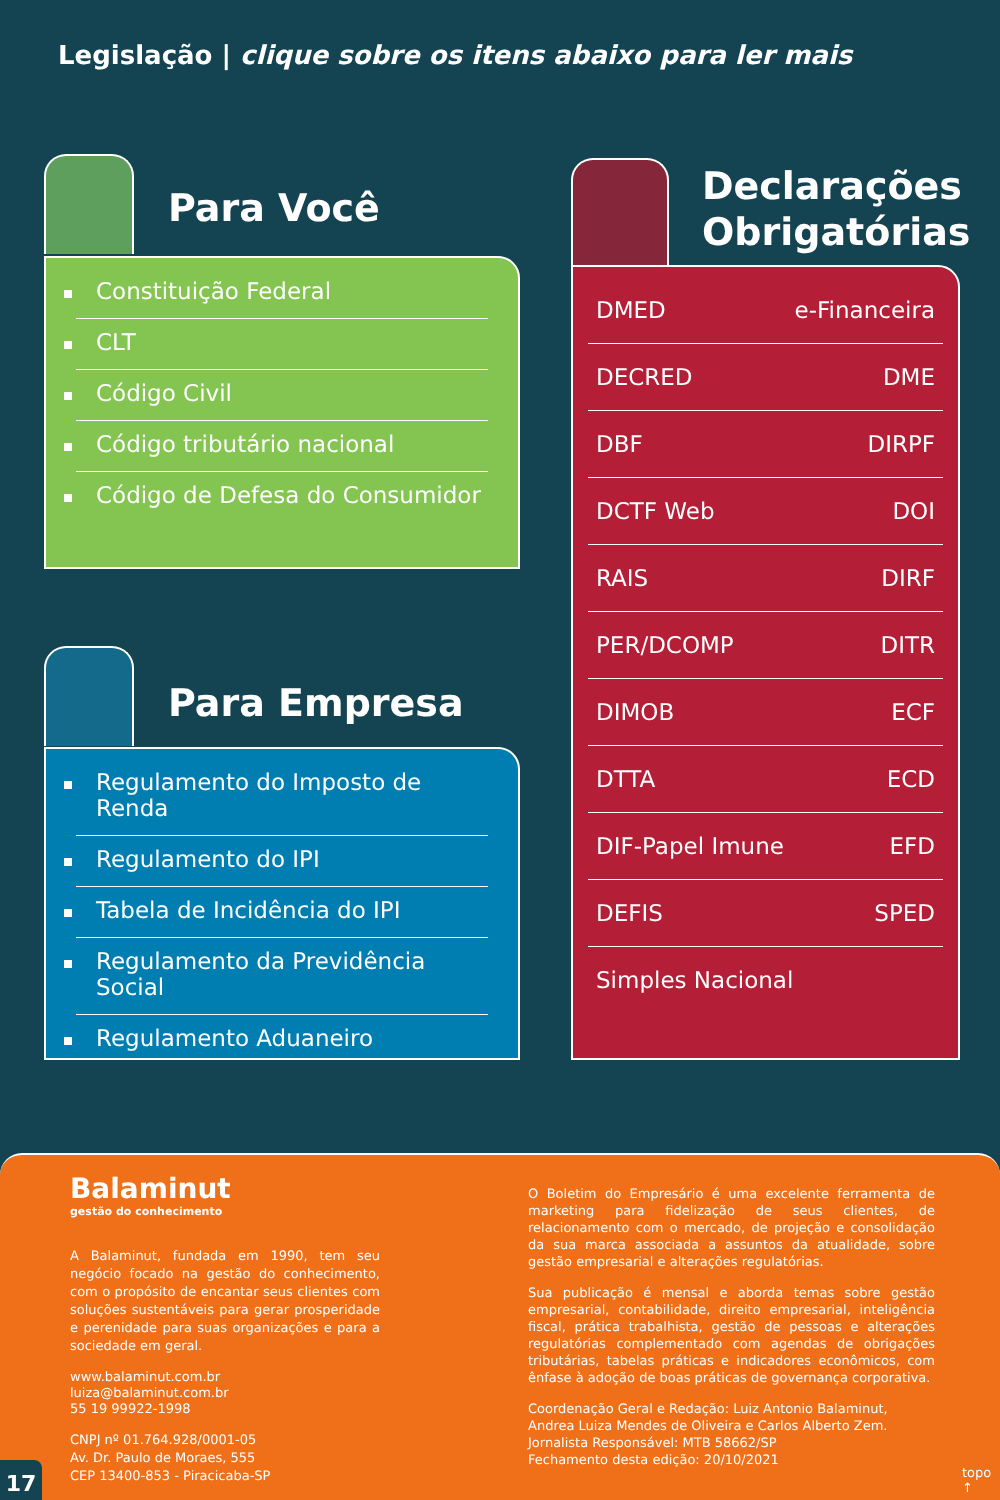Legislação | clique sobre os itens abaixo para ler mais
Para Você
Constituição Federal
CLT
Código Civil
Código tributário nacional
Código de Defesa do Consumidor
Para Empresa
Regulamento do Imposto de Renda
Regulamento do IPI
Tabela de Incidência do IPI
Regulamento da Previdência Social
Regulamento Aduaneiro
Declarações
Obrigatórias
DMED e-Financeira
DECRED DME
DBF DIRPF
DCTF Web DOI
RAIS DIRF
PER/DCOMP DITR
DIMOB ECF
DTTA ECD
DIF-Papel Imune EFD
DEFIS SPED
Simples Nacional
Balaminut
gestão do conhecimento
A Balaminut, fundada em 1990, tem seu negócio focado na gestão do conhecimento, com o propósito de encantar seus clientes com soluções sustentáveis para gerar prosperidade e perenidade para suas organizações e para a sociedade em geral.
www.balaminut.com.br
luiza@balaminut.com.br
55 19 99922-1998
CNPJ nº 01.764.928/0001-05
Av. Dr. Paulo de Moraes, 555
CEP 13400-853 - Piracicaba-SP
O Boletim do Empresário é uma excelente ferramenta de marketing para fidelização de seus clientes, de relacionamento com o mercado, de projeção e consolidação da sua marca associada a assuntos da atualidade, sobre gestão empresarial e alterações regulatórias.
Sua publicação é mensal e aborda temas sobre gestão empresarial, contabilidade, direito empresarial, inteligência fiscal, prática trabalhista, gestão de pessoas e alterações regulatórias complementado com agendas de obrigações tributárias, tabelas práticas e indicadores econômicos, com ênfase à adoção de boas práticas de governança corporativa.
Coordenação Geral e Redação: Luiz Antonio Balaminut, Andrea Luiza Mendes de Oliveira e Carlos Alberto Zem.
Jornalista Responsável: MTB 58662/SP
Fechamento desta edição: 20/10/2021
17 topo ↑